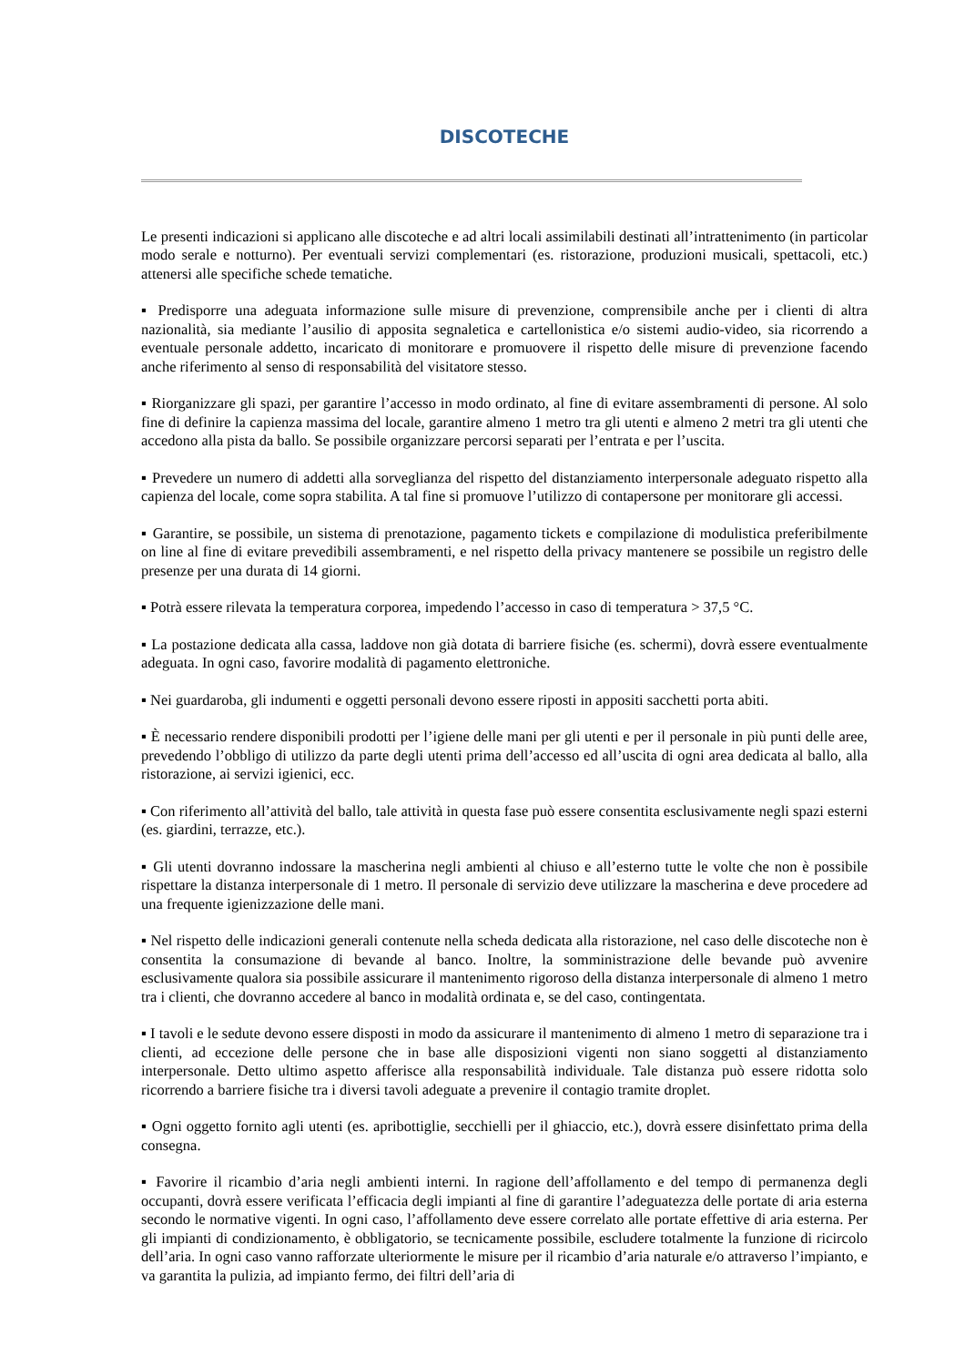DISCOTECHE
Le presenti indicazioni si applicano alle discoteche e ad altri locali assimilabili destinati all’intrattenimento (in particolar modo serale e notturno). Per eventuali servizi complementari (es. ristorazione, produzioni musicali, spettacoli, etc.) attenersi alle specifiche schede tematiche.
▪ Predisporre una adeguata informazione sulle misure di prevenzione, comprensibile anche per i clienti di altra nazionalità, sia mediante l’ausilio di apposita segnaletica e cartellonistica e/o sistemi audio-video, sia ricorrendo a eventuale personale addetto, incaricato di monitorare e promuovere il rispetto delle misure di prevenzione facendo anche riferimento al senso di responsabilità del visitatore stesso.
▪ Riorganizzare gli spazi, per garantire l’accesso in modo ordinato, al fine di evitare assembramenti di persone. Al solo fine di definire la capienza massima del locale, garantire almeno 1 metro tra gli utenti e almeno 2 metri tra gli utenti che accedono alla pista da ballo. Se possibile organizzare percorsi separati per l’entrata e per l’uscita.
▪ Prevedere un numero di addetti alla sorveglianza del rispetto del distanziamento interpersonale adeguato rispetto alla capienza del locale, come sopra stabilita. A tal fine si promuove l’utilizzo di contapersone per monitorare gli accessi.
▪ Garantire, se possibile, un sistema di prenotazione, pagamento tickets e compilazione di modulistica preferibilmente on line al fine di evitare prevedibili assembramenti, e nel rispetto della privacy mantenere se possibile un registro delle presenze per una durata di 14 giorni.
▪ Potrà essere rilevata la temperatura corporea, impedendo l’accesso in caso di temperatura > 37,5 °C.
▪ La postazione dedicata alla cassa, laddove non già dotata di barriere fisiche (es. schermi), dovrà essere eventualmente adeguata. In ogni caso, favorire modalità di pagamento elettroniche.
▪ Nei guardaroba, gli indumenti e oggetti personali devono essere riposti in appositi sacchetti porta abiti.
▪ È necessario rendere disponibili prodotti per l’igiene delle mani per gli utenti e per il personale in più punti delle aree, prevedendo l’obbligo di utilizzo da parte degli utenti prima dell’accesso ed all’uscita di ogni area dedicata al ballo, alla ristorazione, ai servizi igienici, ecc.
▪ Con riferimento all’attività del ballo, tale attività in questa fase può essere consentita esclusivamente negli spazi esterni (es. giardini, terrazze, etc.).
▪ Gli utenti dovranno indossare la mascherina negli ambienti al chiuso e all’esterno tutte le volte che non è possibile rispettare la distanza interpersonale di 1 metro. Il personale di servizio deve utilizzare la mascherina e deve procedere ad una frequente igienizzazione delle mani.
▪ Nel rispetto delle indicazioni generali contenute nella scheda dedicata alla ristorazione, nel caso delle discoteche non è consentita la consumazione di bevande al banco. Inoltre, la somministrazione delle bevande può avvenire esclusivamente qualora sia possibile assicurare il mantenimento rigoroso della distanza interpersonale di almeno 1 metro tra i clienti, che dovranno accedere al banco in modalità ordinata e, se del caso, contingentata.
▪ I tavoli e le sedute devono essere disposti in modo da assicurare il mantenimento di almeno 1 metro di separazione tra i clienti, ad eccezione delle persone che in base alle disposizioni vigenti non siano soggetti al distanziamento interpersonale. Detto ultimo aspetto afferisce alla responsabilità individuale. Tale distanza può essere ridotta solo ricorrendo a barriere fisiche tra i diversi tavoli adeguate a prevenire il contagio tramite droplet.
▪ Ogni oggetto fornito agli utenti (es. apribottiglie, secchielli per il ghiaccio, etc.), dovrà essere disinfettato prima della consegna.
▪ Favorire il ricambio d’aria negli ambienti interni. In ragione dell’affollamento e del tempo di permanenza degli occupanti, dovrà essere verificata l’efficacia degli impianti al fine di garantire l’adeguatezza delle portate di aria esterna secondo le normative vigenti. In ogni caso, l’affollamento deve essere correlato alle portate effettive di aria esterna. Per gli impianti di condizionamento, è obbligatorio, se tecnicamente possibile, escludere totalmente la funzione di ricircolo dell’aria. In ogni caso vanno rafforzate ulteriormente le misure per il ricambio d’aria naturale e/o attraverso l’impianto, e va garantita la pulizia, ad impianto fermo, dei filtri dell’aria di